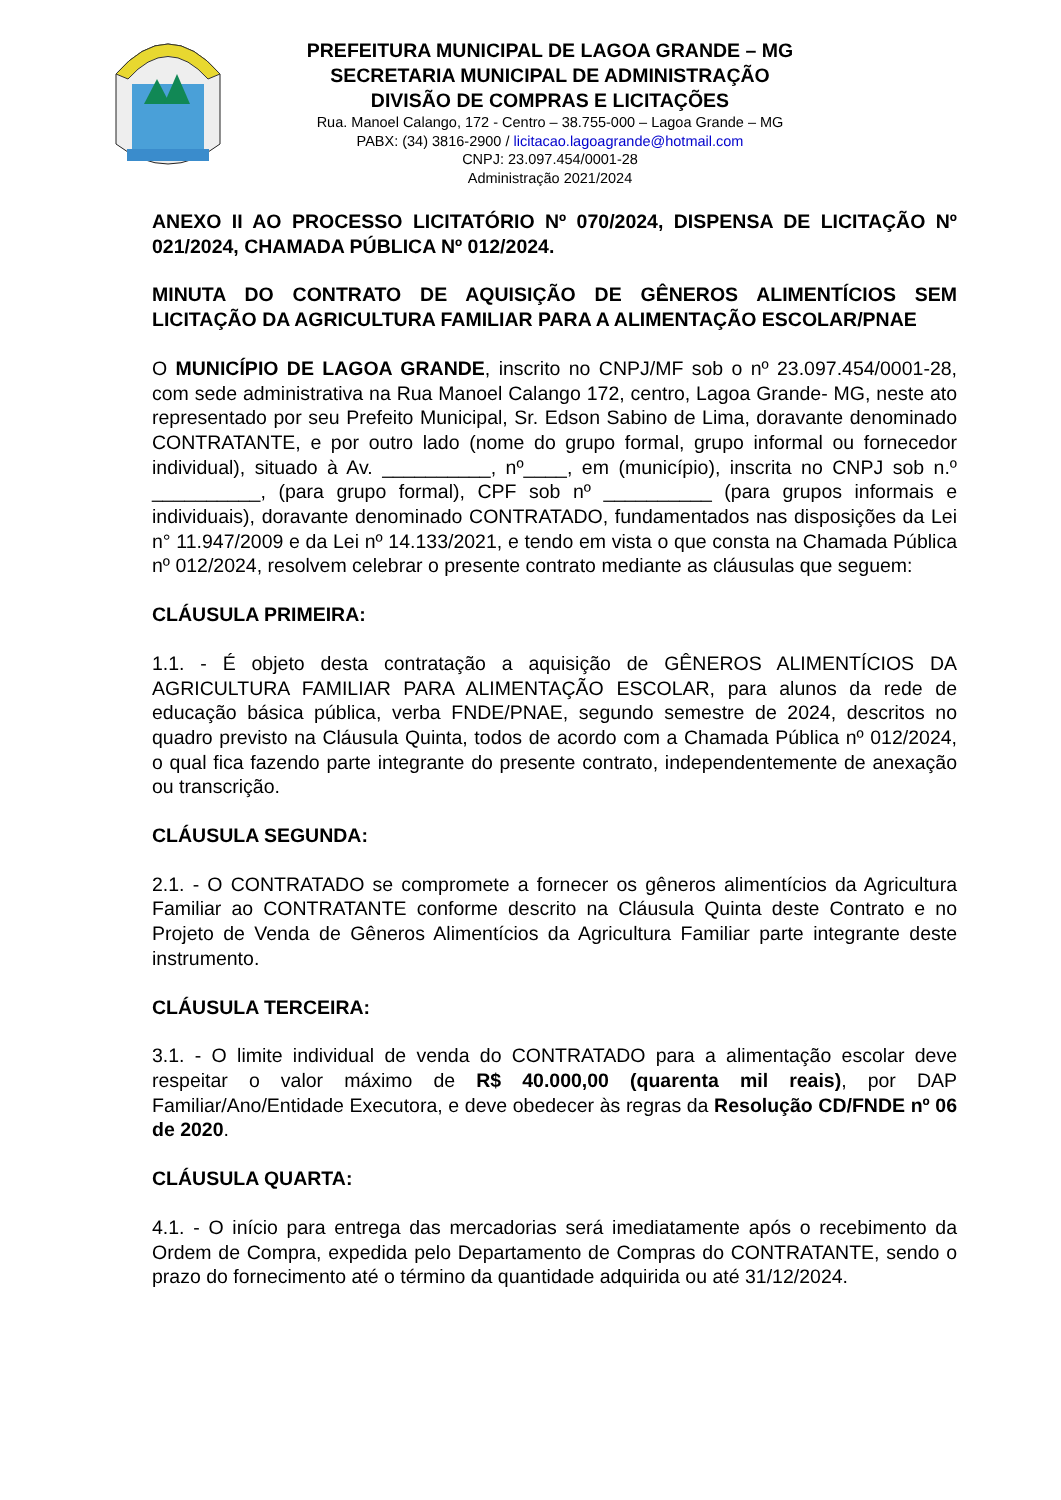PREFEITURA MUNICIPAL DE LAGOA GRANDE – MG
SECRETARIA MUNICIPAL DE ADMINISTRAÇÃO
DIVISÃO DE COMPRAS E LICITAÇÕES
Rua. Manoel Calango, 172 - Centro – 38.755-000 – Lagoa Grande – MG
PABX: (34) 3816-2900 / licitacao.lagoagrande@hotmail.com
CNPJ: 23.097.454/0001-28
Administração 2021/2024
ANEXO II AO PROCESSO LICITATÓRIO Nº 070/2024, DISPENSA DE LICITAÇÃO Nº 021/2024, CHAMADA PÚBLICA Nº 012/2024.
MINUTA DO CONTRATO DE AQUISIÇÃO DE GÊNEROS ALIMENTÍCIOS SEM LICITAÇÃO DA AGRICULTURA FAMILIAR PARA A ALIMENTAÇÃO ESCOLAR/PNAE
O MUNICÍPIO DE LAGOA GRANDE, inscrito no CNPJ/MF sob o nº 23.097.454/0001-28, com sede administrativa na Rua Manoel Calango 172, centro, Lagoa Grande- MG, neste ato representado por seu Prefeito Municipal, Sr. Edson Sabino de Lima, doravante denominado CONTRATANTE, e por outro lado (nome do grupo formal, grupo informal ou fornecedor individual), situado à Av. __________, nº____, em (município), inscrita no CNPJ sob n.º __________, (para grupo formal), CPF sob nº __________ (para grupos informais e individuais), doravante denominado CONTRATADO, fundamentados nas disposições da Lei n° 11.947/2009 e da Lei nº 14.133/2021, e tendo em vista o que consta na Chamada Pública nº 012/2024, resolvem celebrar o presente contrato mediante as cláusulas que seguem:
CLÁUSULA PRIMEIRA:
1.1. - É objeto desta contratação a aquisição de GÊNEROS ALIMENTÍCIOS DA AGRICULTURA FAMILIAR PARA ALIMENTAÇÃO ESCOLAR, para alunos da rede de educação básica pública, verba FNDE/PNAE, segundo semestre de 2024, descritos no quadro previsto na Cláusula Quinta, todos de acordo com a Chamada Pública nº 012/2024, o qual fica fazendo parte integrante do presente contrato, independentemente de anexação ou transcrição.
CLÁUSULA SEGUNDA:
2.1. - O CONTRATADO se compromete a fornecer os gêneros alimentícios da Agricultura Familiar ao CONTRATANTE conforme descrito na Cláusula Quinta deste Contrato e no Projeto de Venda de Gêneros Alimentícios da Agricultura Familiar parte integrante deste instrumento.
CLÁUSULA TERCEIRA:
3.1. - O limite individual de venda do CONTRATADO para a alimentação escolar deve respeitar o valor máximo de R$ 40.000,00 (quarenta mil reais), por DAP Familiar/Ano/Entidade Executora, e deve obedecer às regras da Resolução CD/FNDE nº 06 de 2020.
CLÁUSULA QUARTA:
4.1. - O início para entrega das mercadorias será imediatamente após o recebimento da Ordem de Compra, expedida pelo Departamento de Compras do CONTRATANTE, sendo o prazo do fornecimento até o término da quantidade adquirida ou até 31/12/2024.